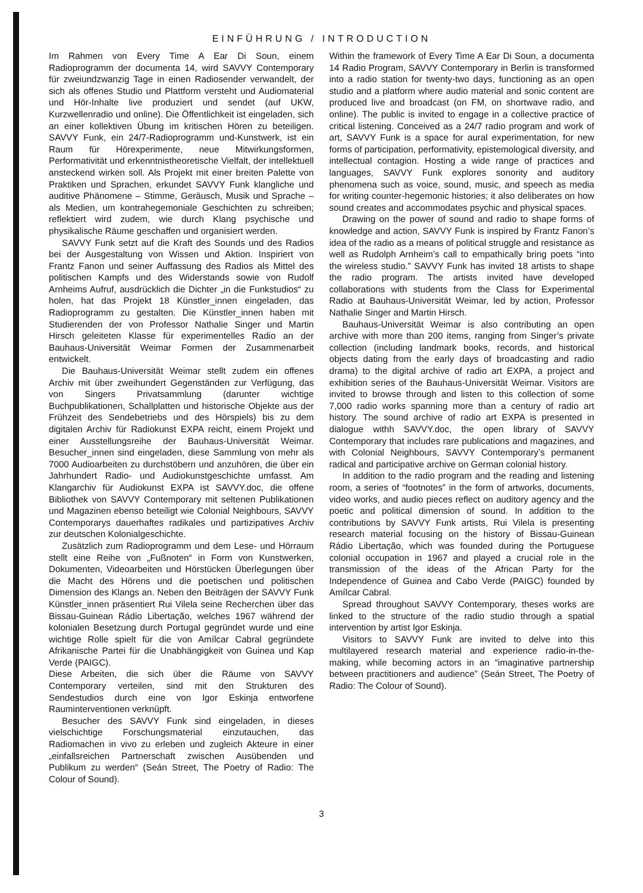EINFÜHRUNG / INTRODUCTION
Im Rahmen von Every Time A Ear Di Soun, einem Radioprogramm der documenta 14, wird SAVVY Contemporary für zweiundzwanzig Tage in einen Radiosender verwandelt, der sich als offenes Studio und Plattform versteht und Audiomaterial und Hör-Inhalte live produziert und sendet (auf UKW, Kurzwellenradio und online). Die Öffentlichkeit ist eingeladen, sich an einer kollektiven Übung im kritischen Hören zu beteiligen. SAVVY Funk, ein 24/7-Radioprogramm und-Kunstwerk, ist ein Raum für Hörexperimente, neue Mitwirkungsformen, Performativität und erkenntnistheoretische Vielfalt, der intellektuell ansteckend wirken soll. Als Projekt mit einer breiten Palette von Praktiken und Sprachen, erkundet SAVVY Funk klangliche und auditive Phänomene – Stimme, Geräusch, Musik und Sprache – als Medien, um kontrahegemoniale Geschichten zu schreiben; reflektiert wird zudem, wie durch Klang psychische und physikalische Räume geschaffen und organisiert werden.
SAVVY Funk setzt auf die Kraft des Sounds und des Radios bei der Ausgestaltung von Wissen und Aktion. Inspiriert von Frantz Fanon und seiner Auffassung des Radios als Mittel des politischen Kampfs und des Widerstands sowie von Rudolf Arnheims Aufruf, ausdrücklich die Dichter „in die Funkstudios“ zu holen, hat das Projekt 18 Künstler_innen eingeladen, das Radioprogramm zu gestalten. Die Künstler_innen haben mit Studierenden der von Professor Nathalie Singer und Martin Hirsch geleiteten Klasse für experimentelles Radio an der Bauhaus-Universität Weimar Formen der Zusammenarbeit entwickelt.
Die Bauhaus-Universität Weimar stellt zudem ein offenes Archiv mit über zweihundert Gegenständen zur Verfügung, das von Singers Privatsammlung (darunter wichtige Buchpublikationen, Schallplatten und historische Objekte aus der Frühzeit des Sendebetriebs und des Hörspiels) bis zu dem digitalen Archiv für Radiokunst EXPA reicht, einem Projekt und einer Ausstellungsreihe der Bauhaus-Universität Weimar. Besucher_innen sind eingeladen, diese Sammlung von mehr als 7000 Audioarbeiten zu durchstöbern und anzuhören, die über ein Jahrhundert Radio- und Audiokunstgeschichte umfasst. Am Klangarchiv für Audiokunst EXPA ist SAVVY.doc, die offene Bibliothek von SAVVY Contemporary mit seltenen Publikationen und Magazinen ebenso beteiligt wie Colonial Neighbours, SAVVY Contemporarys dauerhaftes radikales und partizipatives Archiv zur deutschen Kolonialgeschichte.
Zusätzlich zum Radioprogramm und dem Lese- und Hörraum stellt eine Reihe von „Fußnoten“ in Form von Kunstwerken, Dokumenten, Videoarbeiten und Hörstücken Überlegungen über die Macht des Hörens und die poetischen und politischen Dimension des Klangs an. Neben den Beiträgen der SAVVY Funk Künstler_innen präsentiert Rui Vilela seine Recherchen über das Bissau-Guinean Rádio Libertação, welches 1967 während der kolonialen Besetzung durch Portugal gegründet wurde und eine wichtige Rolle spielt für die von Amílcar Cabral gegründete Afrikanische Partei für die Unabhängigkeit von Guinea und Kap Verde (PAIGC).
Diese Arbeiten, die sich über die Räume von SAVVY Contemporary verteilen, sind mit den Strukturen des Sendestudios durch eine von Igor Eskinja entworfene Rauminterventionen verknüpft.
Besucher des SAVVY Funk sind eingeladen, in dieses vielschichtige Forschungsmaterial einzutauchen, das Radiomachen in vivo zu erleben und zugleich Akteure in einer „einfallsreichen Partnerschaft zwischen Ausübenden und Publikum zu werden“ (Seán Street, The Poetry of Radio: The Colour of Sound).
Within the framework of Every Time A Ear Di Soun, a documenta 14 Radio Program, SAVVY Contemporary in Berlin is transformed into a radio station for twenty-two days, functioning as an open studio and a platform where audio material and sonic content are produced live and broadcast (on FM, on shortwave radio, and online). The public is invited to engage in a collective practice of critical listening. Conceived as a 24/7 radio program and work of art, SAVVY Funk is a space for aural experimentation, for new forms of participation, performativity, epistemological diversity, and intellectual contagion. Hosting a wide range of practices and languages, SAVVY Funk explores sonority and auditory phenomena such as voice, sound, music, and speech as media for writing counter-hegemonic histories; it also deliberates on how sound creates and accommodates psychic and physical spaces.
Drawing on the power of sound and radio to shape forms of knowledge and action, SAVVY Funk is inspired by Frantz Fanon’s idea of the radio as a means of political struggle and resistance as well as Rudolph Arnheim’s call to empathically bring poets “into the wireless studio.” SAVVY Funk has invited 18 artists to shape the radio program. The artists invited have developed collaborations with students from the Class for Experimental Radio at Bauhaus-Universität Weimar, led by action, Professor Nathalie Singer and Martin Hirsch.
Bauhaus-Universität Weimar is also contributing an open archive with more than 200 items, ranging from Singer’s private collection (including landmark books, records, and historical objects dating from the early days of broadcasting and radio drama) to the digital archive of radio art EXPA, a project and exhibition series of the Bauhaus-Universität Weimar. Visitors are invited to browse through and listen to this collection of some 7,000 radio works spanning more than a century of radio art history. The sound archive of radio art EXPA is presented in dialogue withh SAVVY.doc, the open library of SAVVY Contemporary that includes rare publications and magazines, and with Colonial Neighbours, SAVVY Contemporary’s permanent radical and participative archive on German colonial history.
In addition to the radio program and the reading and listening room, a series of “footnotes” in the form of artworks, documents, video works, and audio pieces reflect on auditory agency and the poetic and political dimension of sound. In addition to the contributions by SAVVY Funk artists, Rui Vilela is presenting research material focusing on the history of Bissau-Guinean Rádio Libertação, which was founded during the Portuguese colonial occupation in 1967 and played a crucial role in the transmission of the ideas of the African Party for the Independence of Guinea and Cabo Verde (PAIGC) founded by Amílcar Cabral.
Spread throughout SAVVY Contemporary, theses works are linked to the structure of the radio studio through a spatial intervention by artist Igor Eskinja.
Visitors to SAVVY Funk are invited to delve into this multilayered research material and experience radio-in-the-making, while becoming actors in an “imaginative partnership between practitioners and audience” (Seán Street, The Poetry of Radio: The Colour of Sound).
3